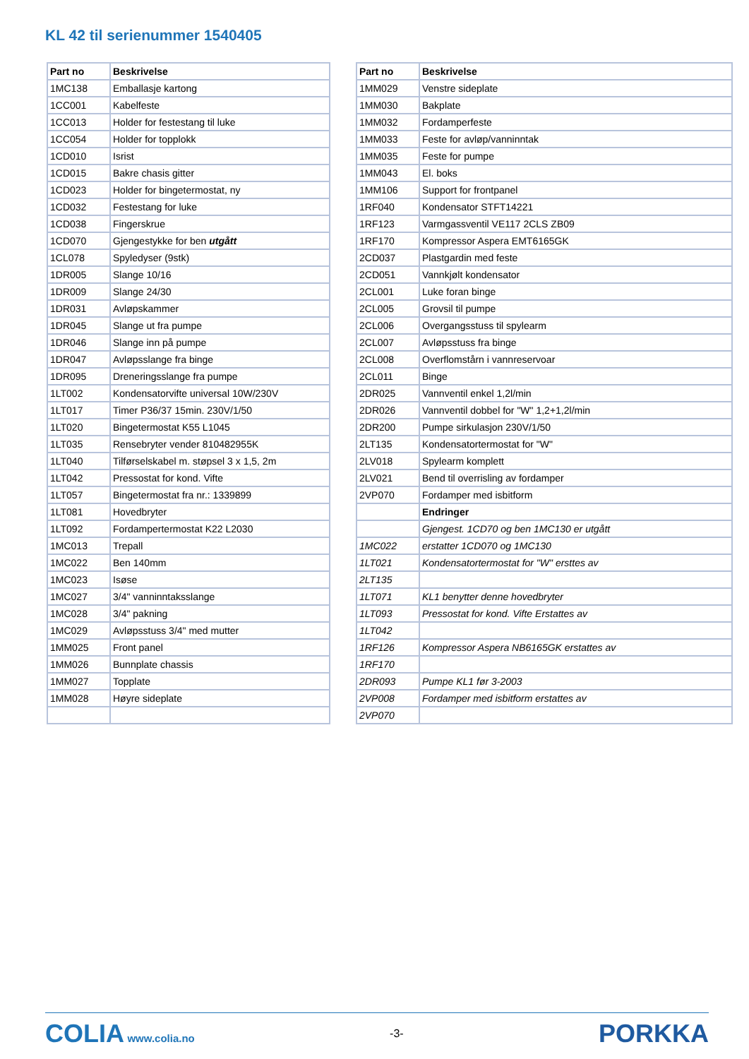KL 42 til serienummer 1540405
| Part no | Beskrivelse |
| --- | --- |
| 1MC138 | Emballasje kartong |
| 1CC001 | Kabelfeste |
| 1CC013 | Holder for festestang til luke |
| 1CC054 | Holder for topplokk |
| 1CD010 | Isrist |
| 1CD015 | Bakre chasis gitter |
| 1CD023 | Holder for bingetermostat, ny |
| 1CD032 | Festestang for luke |
| 1CD038 | Fingerskrue |
| 1CD070 | Gjengestykke for ben utgått |
| 1CL078 | Spyledyser (9stk) |
| 1DR005 | Slange 10/16 |
| 1DR009 | Slange 24/30 |
| 1DR031 | Avløpskammer |
| 1DR045 | Slange ut fra pumpe |
| 1DR046 | Slange inn på pumpe |
| 1DR047 | Avløpsslange fra binge |
| 1DR095 | Dreneringsslange fra pumpe |
| 1LT002 | Kondensatorvifte universal 10W/230V |
| 1LT017 | Timer P36/37 15min. 230V/1/50 |
| 1LT020 | Bingetermostat K55 L1045 |
| 1LT035 | Rensebryter vender 810482955K |
| 1LT040 | Tilførselskabel m. støpsel 3 x 1,5, 2m |
| 1LT042 | Pressostat for kond. Vifte |
| 1LT057 | Bingetermostat fra nr.: 1339899 |
| 1LT081 | Hovedbryter |
| 1LT092 | Fordampertermostat K22 L2030 |
| 1MC013 | Trepall |
| 1MC022 | Ben 140mm |
| 1MC023 | Isøse |
| 1MC027 | 3/4" vanninntaksslange |
| 1MC028 | 3/4" pakning |
| 1MC029 | Avløpsstuss 3/4" med mutter |
| 1MM025 | Front panel |
| 1MM026 | Bunnplate chassis |
| 1MM027 | Topplate |
| 1MM028 | Høyre sideplate |
| Part no | Beskrivelse |
| --- | --- |
| 1MM029 | Venstre sideplate |
| 1MM030 | Bakplate |
| 1MM032 | Fordamperfeste |
| 1MM033 | Feste for avløp/vanninntak |
| 1MM035 | Feste for pumpe |
| 1MM043 | El. boks |
| 1MM106 | Support for frontpanel |
| 1RF040 | Kondensator STFT14221 |
| 1RF123 | Varmgassventil VE117 2CLS ZB09 |
| 1RF170 | Kompressor Aspera EMT6165GK |
| 2CD037 | Plastgardin med feste |
| 2CD051 | Vannkjølt kondensator |
| 2CL001 | Luke foran binge |
| 2CL005 | Grovsil til pumpe |
| 2CL006 | Overgangsstuss til spylearm |
| 2CL007 | Avløpsstuss fra binge |
| 2CL008 | Overflomstårn i vannreservoar |
| 2CL011 | Binge |
| 2DR025 | Vannventil enkel 1,2l/min |
| 2DR026 | Vannventil dobbel for "W" 1,2+1,2l/min |
| 2DR200 | Pumpe sirkulasjon 230V/1/50 |
| 2LT135 | Kondensatortermostat for "W" |
| 2LV018 | Spylearm komplett |
| 2LV021 | Bend til overrisling av fordamper |
| 2VP070 | Fordamper med isbitform |
| | Endringer |
| | Gjengest. 1CD70 og ben 1MC130 er utgått |
| 1MC022 | erstatter 1CD070 og 1MC130 |
| 1LT021 | Kondensatortermostat for "W" ersttes av |
| 2LT135 | |
| 1LT071 | KL1 benytter denne hovedbryter |
| 1LT093 | Pressostat for kond. Vifte Erstattes av |
| 1LT042 | |
| 1RF126 | Kompressor Aspera NB6165GK erstattes av |
| 1RF170 | |
| 2DR093 | Pumpe KL1 før 3-2003 |
| 2VP008 | Fordamper med isbitform erstattes av |
| 2VP070 | |
COLIA www.colia.no -3-
PORKKA